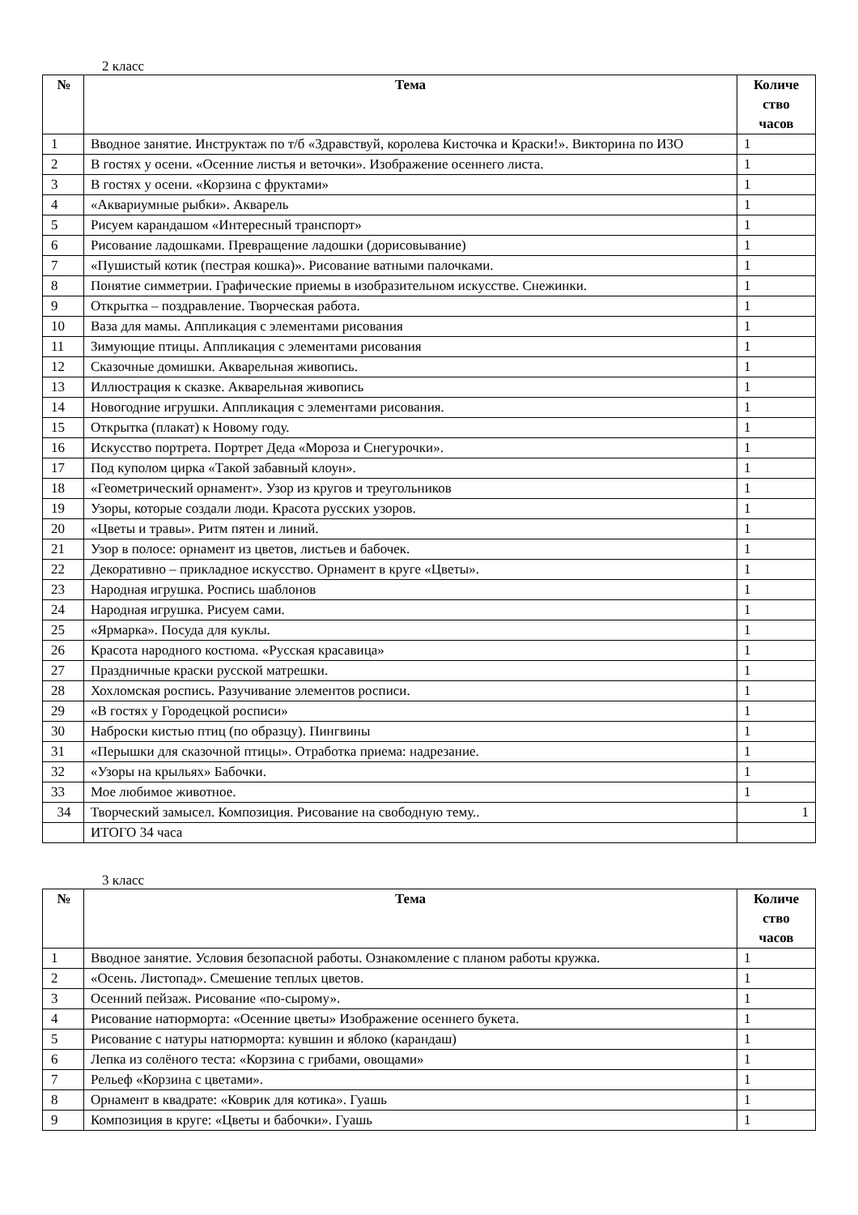2 класс
| № | Тема | Количе ство часов |
| --- | --- | --- |
| 1 | Вводное занятие. Инструктаж по т/б «Здравствуй, королева Кисточка и Краски!». Викторина по ИЗО | 1 |
| 2 | В гостях у осени. «Осенние листья и веточки». Изображение осеннего листа. | 1 |
| 3 | В гостях у осени. «Корзина с фруктами» | 1 |
| 4 | «Аквариумные рыбки». Акварель | 1 |
| 5 | Рисуем карандашом «Интересный транспорт» | 1 |
| 6 | Рисование ладошками. Превращение ладошки (дорисовывание) | 1 |
| 7 | «Пушистый котик (пестрая кошка)». Рисование ватными палочками. | 1 |
| 8 | Понятие симметрии. Графические приемы в изобразительном искусстве. Снежинки. | 1 |
| 9 | Открытка – поздравление. Творческая работа. | 1 |
| 10 | Ваза для мамы. Аппликация с элементами рисования | 1 |
| 11 | Зимующие птицы. Аппликация с элементами рисования | 1 |
| 12 | Сказочные домишки. Акварельная живопись. | 1 |
| 13 | Иллюстрация к сказке. Акварельная живопись | 1 |
| 14 | Новогодние игрушки. Аппликация с элементами рисования. | 1 |
| 15 | Открытка (плакат) к Новому году. | 1 |
| 16 | Искусство портрета. Портрет Деда «Мороза и Снегурочки». | 1 |
| 17 | Под куполом цирка «Такой забавный клоун». | 1 |
| 18 | «Геометрический орнамент». Узор из кругов и треугольников | 1 |
| 19 | Узоры, которые создали люди. Красота русских узоров. | 1 |
| 20 | «Цветы и травы». Ритм пятен и линий. | 1 |
| 21 | Узор в полосе: орнамент из цветов, листьев и бабочек. | 1 |
| 22 | Декоративно – прикладное искусство. Орнамент в круге «Цветы». | 1 |
| 23 | Народная игрушка. Роспись шаблонов | 1 |
| 24 | Народная игрушка. Рисуем сами. | 1 |
| 25 | «Ярмарка». Посуда для куклы. | 1 |
| 26 | Красота народного костюма. «Русская красавица» | 1 |
| 27 | Праздничные краски русской матрешки. | 1 |
| 28 | Хохломская роспись. Разучивание элементов росписи. | 1 |
| 29 | «В гостях у Городецкой росписи» | 1 |
| 30 | Наброски кистью птиц (по образцу). Пингвины | 1 |
| 31 | «Перышки для сказочной птицы». Отработка приема: надрезание. | 1 |
| 32 | «Узоры на крыльях» Бабочки. | 1 |
| 33 | Мое любимое животное. | 1 |
| 34 | Творческий замысел. Композиция. Рисование на свободную тему.. | 1 |
| | ИТОГО 34 часа | |
3 класс
| № | Тема | Количе ство часов |
| --- | --- | --- |
| 1 | Вводное занятие. Условия безопасной работы. Ознакомление с планом работы кружка. | 1 |
| 2 | «Осень. Листопад». Смешение теплых цветов. | 1 |
| 3 | Осенний пейзаж. Рисование «по-сырому». | 1 |
| 4 | Рисование натюрморта: «Осенние цветы» Изображение осеннего букета. | 1 |
| 5 | Рисование с натуры натюрморта: кувшин и яблоко (карандаш) | 1 |
| 6 | Лепка из солёного теста: «Корзина с грибами, овощами» | 1 |
| 7 | Рельеф «Корзина с цветами». | 1 |
| 8 | Орнамент в квадрате: «Коврик для котика». Гуашь | 1 |
| 9 | Композиция в круге: «Цветы и бабочки». Гуашь | 1 |